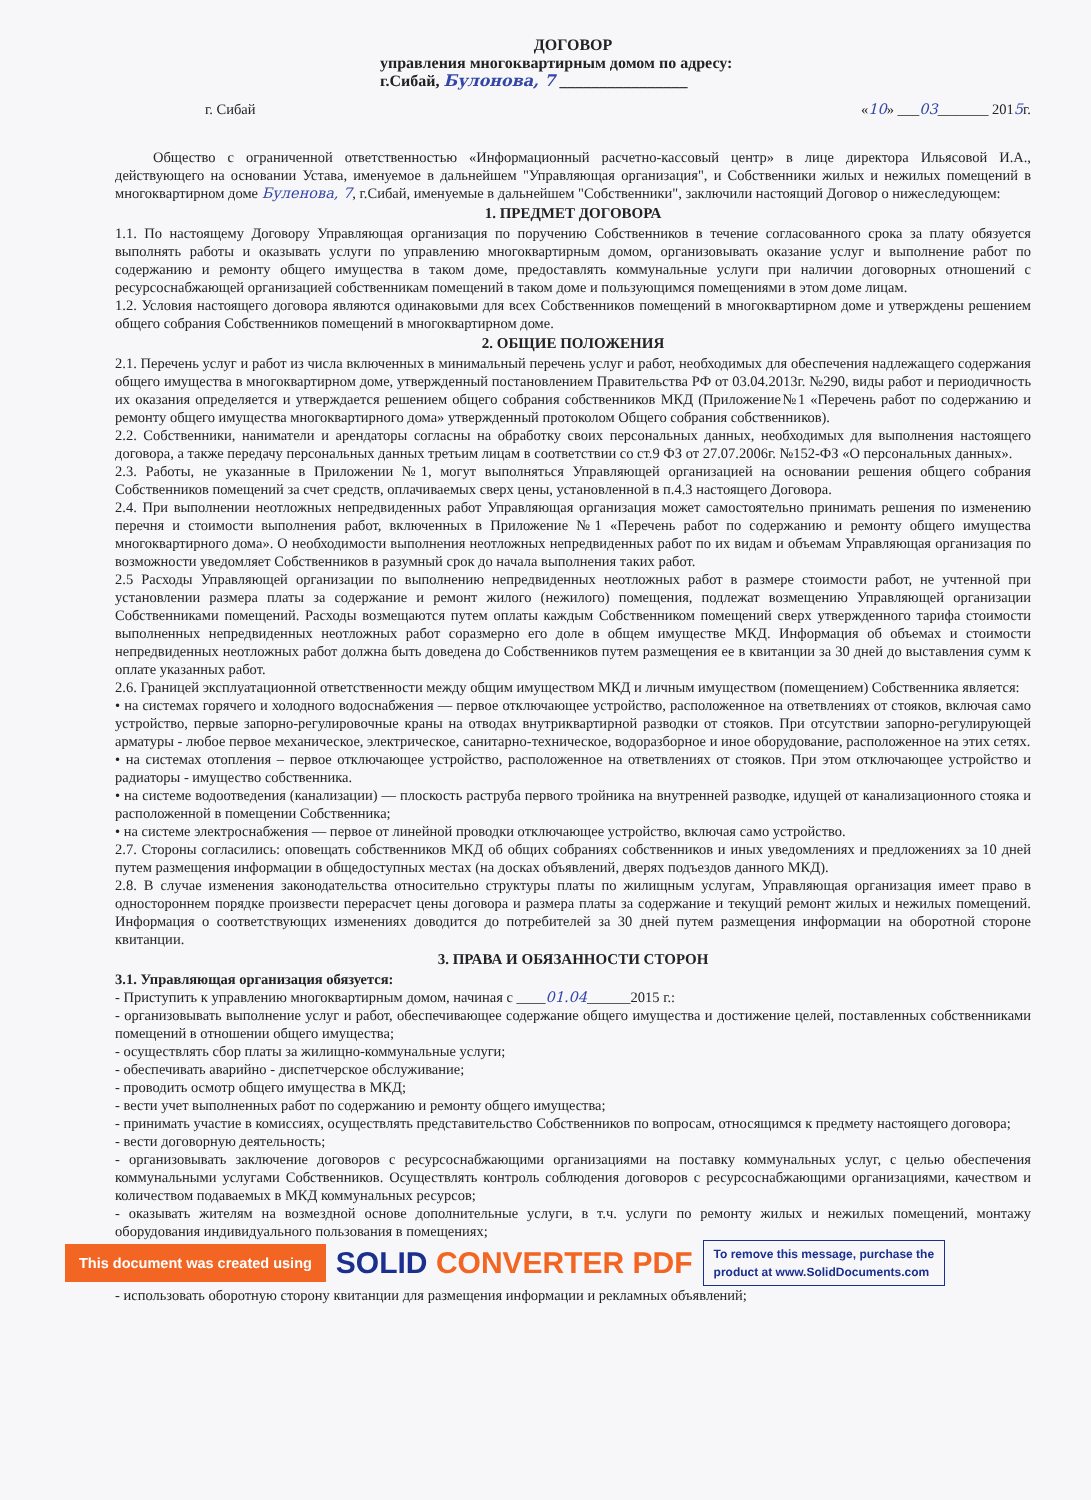ДОГОВОР
управления многоквартирным домом по адресу:
г.Сибай, Булонова, 7 ________________
г. Сибай «10» ___03_______ 2015г.
Общество с ограниченной ответственностью «Информационный расчетно-кассовый центр» в лице директора Ильясовой И.А., действующего на основании Устава, именуемое в дальнейшем "Управляющая организация", и Собственники жилых и нежилых помещений в многоквартирном доме Буленова, 7, г.Сибай, именуемые в дальнейшем "Собственники", заключили настоящий Договор о нижеследующем:
1. ПРЕДМЕТ ДОГОВОРА
1.1. По настоящему Договору Управляющая организация по поручению Собственников в течение согласованного срока за плату обязуется выполнять работы и оказывать услуги по управлению многоквартирным домом, организовывать оказание услуг и выполнение работ по содержанию и ремонту общего имущества в таком доме, предоставлять коммунальные услуги при наличии договорных отношений с ресурсоснабжающей организацией собственникам помещений в таком доме и пользующимся помещениями в этом доме лицам.
1.2. Условия настоящего договора являются одинаковыми для всех Собственников помещений в многоквартирном доме и утверждены решением общего собрания Собственников помещений в многоквартирном доме.
2. ОБЩИЕ ПОЛОЖЕНИЯ
2.1. Перечень услуг и работ из числа включенных в минимальный перечень услуг и работ, необходимых для обеспечения надлежащего содержания общего имущества в многоквартирном доме, утвержденный постановлением Правительства РФ от 03.04.2013г. №290, виды работ и периодичность их оказания определяется и утверждается решением общего собрания собственников МКД (Приложение№1 «Перечень работ по содержанию и ремонту общего имущества многоквартирного дома» утвержденный протоколом Общего собрания собственников).
2.2. Собственники, наниматели и арендаторы согласны на обработку своих персональных данных, необходимых для выполнения настоящего договора, а также передачу персональных данных третьим лицам в соответствии со ст.9 ФЗ от 27.07.2006г. №152-ФЗ «О персональных данных».
2.3. Работы, не указанные в Приложении №1, могут выполняться Управляющей организацией на основании решения общего собрания Собственников помещений за счет средств, оплачиваемых сверх цены, установленной в п.4.3 настоящего Договора.
2.4. При выполнении неотложных непредвиденных работ Управляющая организация может самостоятельно принимать решения по изменению перечня и стоимости выполнения работ, включенных в Приложение №1 «Перечень работ по содержанию и ремонту общего имущества многоквартирного дома». О необходимости выполнения неотложных непредвиденных работ по их видам и объемам Управляющая организация по возможности уведомляет Собственников в разумный срок до начала выполнения таких работ.
2.5 Расходы Управляющей организации по выполнению непредвиденных неотложных работ в размере стоимости работ, не учтенной при установлении размера платы за содержание и ремонт жилого (нежилого) помещения, подлежат возмещению Управляющей организации Собственниками помещений. Расходы возмещаются путем оплаты каждым Собственником помещений сверх утвержденного тарифа стоимости выполненных непредвиденных неотложных работ соразмерно его доле в общем имуществе МКД. Информация об объемах и стоимости непредвиденных неотложных работ должна быть доведена до Собственников путем размещения ее в квитанции за 30 дней до выставления сумм к оплате указанных работ.
2.6. Границей эксплуатационной ответственности между общим имуществом МКД и личным имуществом (помещением) Собственника является:
• на системах горячего и холодного водоснабжения — первое отключающее устройство, расположенное на ответвлениях от стояков, включая само устройство, первые запорно-регулировочные краны на отводах внутриквартирной разводки от стояков. При отсутствии запорно-регулирующей арматуры - любое первое механическое, электрическое, санитарно-техническое, водоразборное и иное оборудование, расположенное на этих сетях.
• на системах отопления – первое отключающее устройство, расположенное на ответвлениях от стояков. При этом отключающее устройство и радиаторы - имущество собственника.
• на системе водоотведения (канализации) — плоскость раструба первого тройника на внутренней разводке, идущей от канализационного стояка и расположенной в помещении Собственника;
• на системе электроснабжения — первое от линейной проводки отключающее устройство, включая само устройство.
2.7. Стороны согласились: оповещать собственников МКД об общих собраниях собственников и иных уведомлениях и предложениях за 10 дней путем размещения информации в общедоступных местах (на досках объявлений, дверях подъездов данного МКД).
2.8. В случае изменения законодательства относительно структуры платы по жилищным услугам, Управляющая организация имеет право в одностороннем порядке произвести перерасчет цены договора и размера платы за содержание и текущий ремонт жилых и нежилых помещений. Информация о соответствующих изменениях доводится до потребителей за 30 дней путем размещения информации на оборотной стороне квитанции.
3. ПРАВА И ОБЯЗАННОСТИ СТОРОН
3.1. Управляющая организация обязуется:
- Приступить к управлению многоквартирным домом, начиная с ____01.04______2015 г.:
- организовывать выполнение услуг и работ, обеспечивающее содержание общего имущества и достижение целей, поставленных собственниками помещений в отношении общего имущества;
- осуществлять сбор платы за жилищно-коммунальные услуги;
- обеспечивать аварийно - диспетчерское обслуживание;
- проводить осмотр общего имущества в МКД;
- вести учет выполненных работ по содержанию и ремонту общего имущества;
- принимать участие в комиссиях, осуществлять представительство Собственников по вопросам, относящимся к предмету настоящего договора;
- вести договорную деятельность;
- организовывать заключение договоров с ресурсоснабжающими организациями на поставку коммунальных услуг, с целью обеспечения коммунальными услугами Собственников. Осуществлять контроль соблюдения договоров с ресурсоснабжающими организациями, качеством и количеством подаваемых в МКД коммунальных ресурсов;
- оказывать жителям на возмездной основе дополнительные услуги, в т.ч. услуги по ремонту жилых и нежилых помещений, монтажу оборудования индивидуального пользования в помещениях;
This document was created using SOLID CONVERTER PDF To remove this message, purchase the
product at www.SolidDocuments.com
- использовать оборотную сторону квитанции для размещения информации и рекламных объявлений;